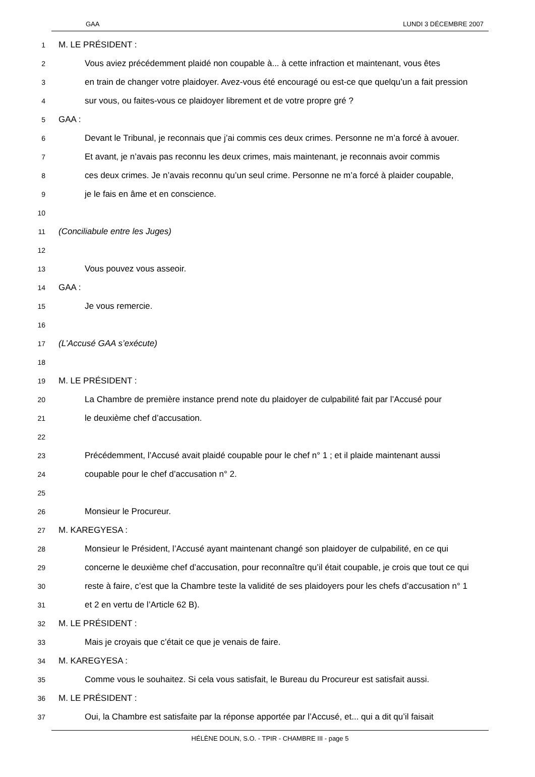GAA LUNDI 3 DÉCEMBRE 2007
1 M. LE PRÉSIDENT :
2 Vous aviez précédemment plaidé non coupable à... à cette infraction et maintenant, vous êtes
3 en train de changer votre plaidoyer. Avez-vous été encouragé ou est-ce que quelqu’un a fait pression
4 sur vous, ou faites-vous ce plaidoyer librement et de votre propre gré ?
5 GAA :
6 Devant le Tribunal, je reconnais que j’ai commis ces deux crimes. Personne ne m’a forcé à avouer.
7 Et avant, je n’avais pas reconnu les deux crimes, mais maintenant, je reconnais avoir commis
8 ces deux crimes. Je n’avais reconnu qu’un seul crime. Personne ne m’a forcé à plaider coupable,
9 je le fais en âme et en conscience.
10
11 (Conciliabule entre les Juges)
12
13 Vous pouvez vous asseoir.
14 GAA :
15 Je vous remercie.
16
17 (L’Accusé GAA s’exécute)
18
19 M. LE PRÉSIDENT :
20 La Chambre de première instance prend note du plaidoyer de culpabilité fait par l’Accusé pour
21 le deuxième chef d’accusation.
22
23 Précédemment, l’Accusé avait plaidé coupable pour le chef n° 1 ; et il plaide maintenant aussi
24 coupable pour le chef d’accusation n° 2.
25
26 Monsieur le Procureur.
27 M. KAREGYESA :
28 Monsieur le Président, l’Accusé ayant maintenant changé son plaidoyer de culpabilité, en ce qui
29 concerne le deuxième chef d’accusation, pour reconnaître qu’il était coupable, je crois que tout ce qui
30 reste à faire, c’est que la Chambre teste la validité de ses plaidoyers pour les chefs d’accusation n° 1
31 et 2 en vertu de l’Article 62 B).
32 M. LE PRÉSIDENT :
33 Mais je croyais que c’était ce que je venais de faire.
34 M. KAREGYESA :
35 Comme vous le souhaitez. Si cela vous satisfait, le Bureau du Procureur est satisfait aussi.
36 M. LE PRÉSIDENT :
37 Oui, la Chambre est satisfaite par la réponse apportée par l’Accusé, et... qui a dit qu’il faisait
HÉLÈNE DOLIN, S.O. - TPIR - CHAMBRE III - page 5